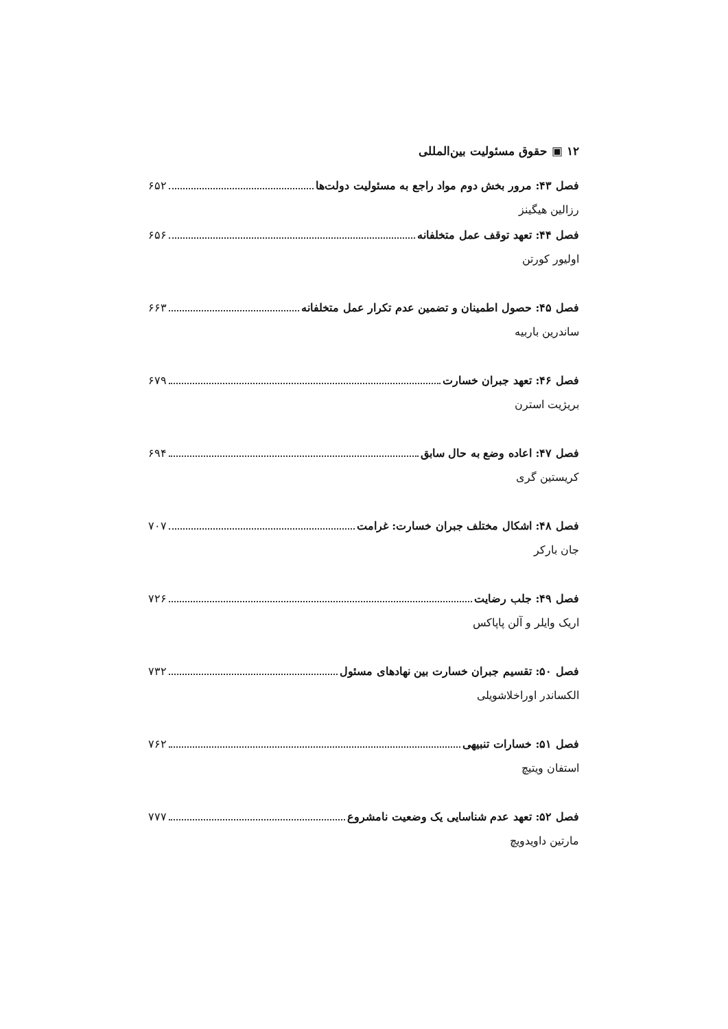۱۲ ▣ حقوق مسئولیت بین‌المللی
فصل ۴۳: مرور بخش دوم مواد راجع به مسئولیت دولت‌ها ۶۵۲
رزالین هیگینز
فصل ۴۴: تعهد توقف عمل متخلفانه ۶۵۶
اولیور کورتن
فصل ۴۵: حصول اطمینان و تضمین عدم تکرار عمل متخلفانه ۶۶۳
ساندرین باربیه
فصل ۴۶: تعهد جبران خسارت ۶۷۹
بریژیت استرن
فصل ۴۷: اعاده وضع به حال سابق ۶۹۴
کریستین گری
فصل ۴۸: اشکال مختلف جبران خسارت: غرامت ۷۰۷
جان بارکر
فصل ۴۹: جلب رضایت ۷۲۶
اریک وایلر و آلن پاپاکس
فصل ۵۰: تقسیم جبران خسارت بین نهادهای مسئول ۷۳۲
الکساندر اوراخلاشویلی
فصل ۵۱: خسارات تنبیهی ۷۶۲
استفان ویتیچ
فصل ۵۲: تعهد عدم شناسایی یک وضعیت نامشروع ۷۷۷
مارتین داویدویچ